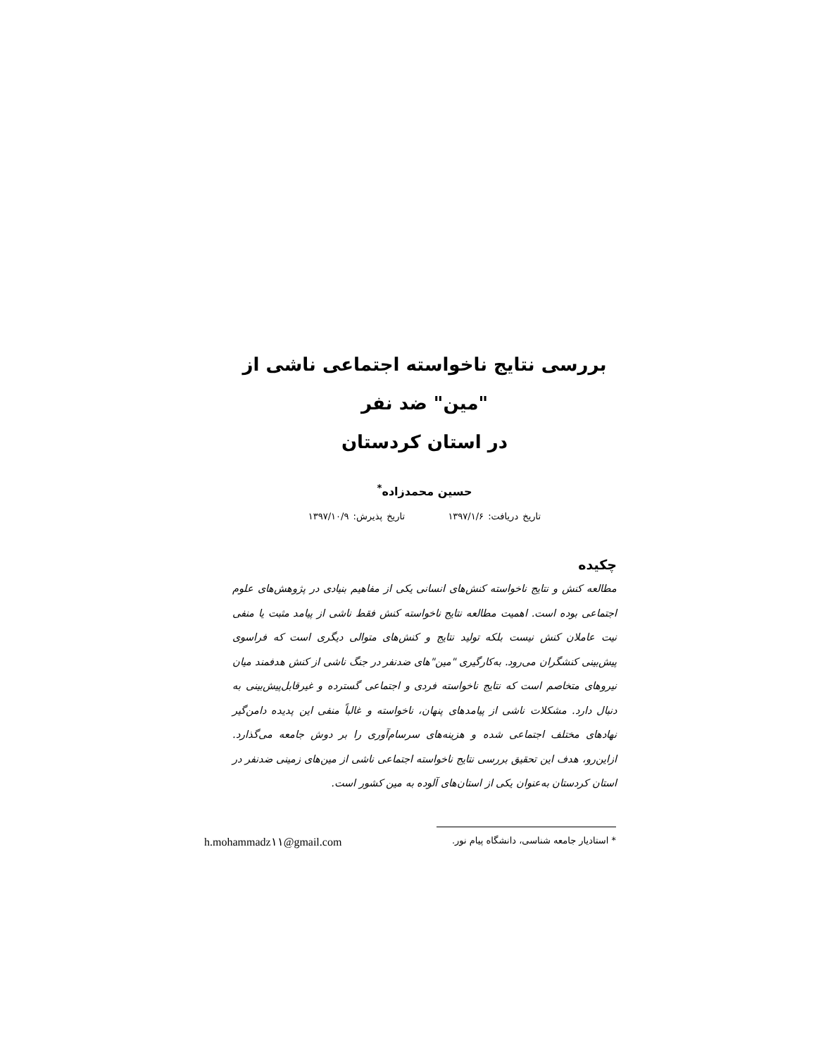بررسی نتایج ناخواسته اجتماعی ناشی از "مین" ضد نفر
در استان کردستان
حسین محمدزاده<sup>*</sup>
تاریخ دریافت: ۱۳۹۷/۱/۶ تاریخ پذیرش: ۱۳۹۷/۱۰/۹
چکیده
مطالعه کنش و نتایج ناخواسته کنش‌های انسانی یکی از مفاهیم بنیادی در پژوهش‌های علوم اجتماعی بوده است. اهمیت مطالعه نتایج ناخواسته کنش فقط ناشی از پیامد مثبت یا منفی نیت عاملان کنش نیست بلکه تولید نتایج و کنش‌های متوالی دیگری است که فراسوی پیش‌بینی کنشگران می‌رود. به‌کارگیری "مین"های ضدنفر در جنگ ناشی از کنش هدفمند میان نیروهای متخاصم است که نتایج ناخواسته فردی و اجتماعی گسترده و غیرقابل‌پیش‌بینی به دنبال دارد. مشکلات ناشی از پیامدهای پنهان، ناخواسته و غالباً منفی این پدیده دامن‌گیر نهادهای مختلف اجتماعی شده و هزینه‌های سرسام‌آوری را بر دوش جامعه می‌گذارد. ازاین‌رو، هدف این تحقیق بررسی نتایج ناخواسته اجتماعی ناشی از مین‌های زمینی ضدنفر در استان کردستان به‌عنوان یکی از استان‌های آلوده به مین کشور است.
* استادیار جامعه شناسی، دانشگاه پیام نور. h.mohammadz۱۱@gmail.com